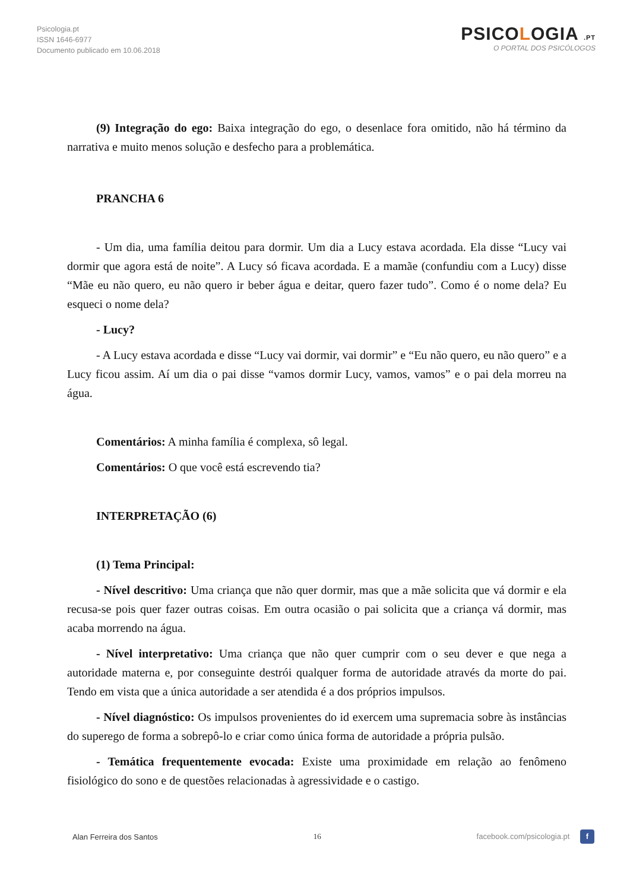Psicologia.pt
ISSN 1646-6977
Documento publicado em 10.06.2018
PSICOLOGIA .PT
O PORTAL DOS PSICÓLOGOS
(9) Integração do ego: Baixa integração do ego, o desenlace fora omitido, não há término da narrativa e muito menos solução e desfecho para a problemática.
PRANCHA 6
- Um dia, uma família deitou para dormir. Um dia a Lucy estava acordada. Ela disse “Lucy vai dormir que agora está de noite”. A Lucy só ficava acordada. E a mamãe (confundiu com a Lucy) disse “Mãe eu não quero, eu não quero ir beber água e deitar, quero fazer tudo”. Como é o nome dela? Eu esqueci o nome dela?
- Lucy?
- A Lucy estava acordada e disse “Lucy vai dormir, vai dormir” e “Eu não quero, eu não quero” e a Lucy ficou assim. Aí um dia o pai disse “vamos dormir Lucy, vamos, vamos” e o pai dela morreu na água.
Comentários: A minha família é complexa, sô legal.
Comentários: O que você está escrevendo tia?
INTERPRETAÇÃO (6)
(1) Tema Principal:
- Nível descritivo: Uma criança que não quer dormir, mas que a mãe solicita que vá dormir e ela recusa-se pois quer fazer outras coisas. Em outra ocasião o pai solicita que a criança vá dormir, mas acaba morrendo na água.
- Nível interpretativo: Uma criança que não quer cumprir com o seu dever e que nega a autoridade materna e, por conseguinte destrói qualquer forma de autoridade através da morte do pai. Tendo em vista que a única autoridade a ser atendida é a dos próprios impulsos.
- Nível diagnóstico: Os impulsos provenientes do id exercem uma supremacia sobre às instâncias do superego de forma a sobrepô-lo e criar como única forma de autoridade a própria pulsão.
- Temática frequentemente evocada: Existe uma proximidade em relação ao fenômeno fisiológico do sono e de questões relacionadas à agressividade e o castigo.
Alan Ferreira dos Santos 16 facebook.com/psicologia.pt f